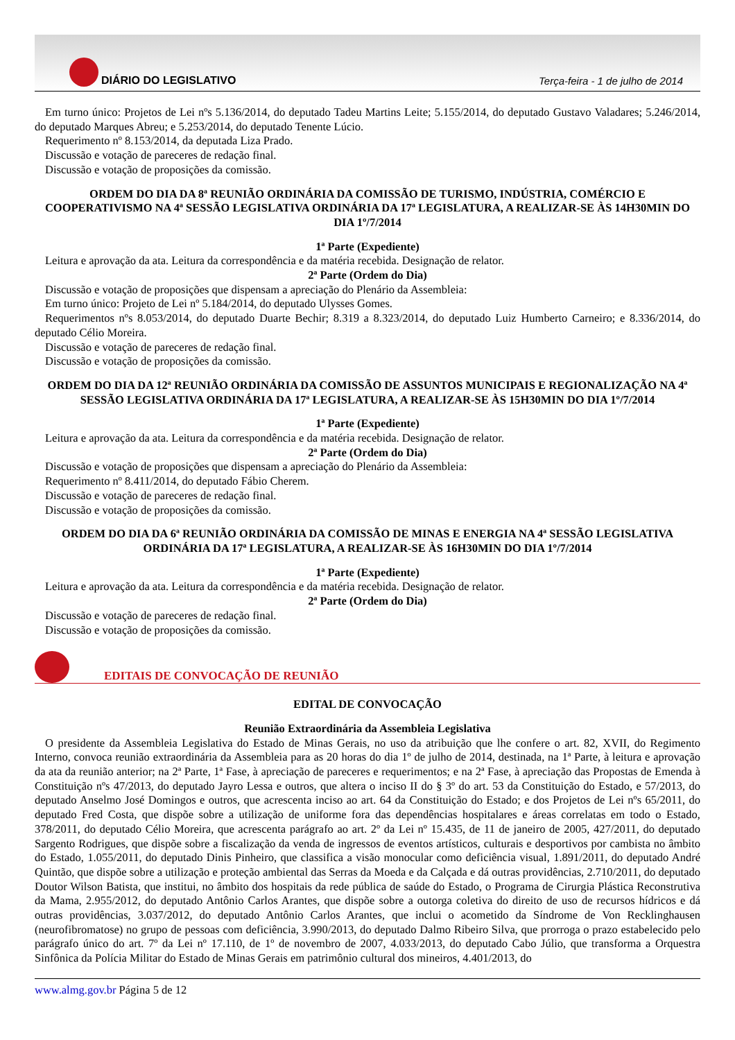DIÁRIO DO LEGISLATIVO
Terça-feira - 1 de julho de 2014
Em turno único: Projetos de Lei nºs 5.136/2014, do deputado Tadeu Martins Leite; 5.155/2014, do deputado Gustavo Valadares; 5.246/2014, do deputado Marques Abreu; e 5.253/2014, do deputado Tenente Lúcio.
Requerimento nº 8.153/2014, da deputada Liza Prado.
Discussão e votação de pareceres de redação final.
Discussão e votação de proposições da comissão.
ORDEM DO DIA DA 8ª REUNIÃO ORDINÁRIA DA COMISSÃO DE TURISMO, INDÚSTRIA, COMÉRCIO E COOPERATIVISMO NA 4ª SESSÃO LEGISLATIVA ORDINÁRIA DA 17ª LEGISLATURA, A REALIZAR-SE ÀS 14H30MIN DO DIA 1º/7/2014
1ª Parte (Expediente)
Leitura e aprovação da ata. Leitura da correspondência e da matéria recebida. Designação de relator.
2ª Parte (Ordem do Dia)
Discussão e votação de proposições que dispensam a apreciação do Plenário da Assembleia:
Em turno único: Projeto de Lei nº 5.184/2014, do deputado Ulysses Gomes.
Requerimentos nºs 8.053/2014, do deputado Duarte Bechir; 8.319 a 8.323/2014, do deputado Luiz Humberto Carneiro; e 8.336/2014, do deputado Célio Moreira.
Discussão e votação de pareceres de redação final.
Discussão e votação de proposições da comissão.
ORDEM DO DIA DA 12ª REUNIÃO ORDINÁRIA DA COMISSÃO DE ASSUNTOS MUNICIPAIS E REGIONALIZAÇÃO NA 4ª SESSÃO LEGISLATIVA ORDINÁRIA DA 17ª LEGISLATURA, A REALIZAR-SE ÀS 15H30MIN DO DIA 1º/7/2014
1ª Parte (Expediente)
Leitura e aprovação da ata. Leitura da correspondência e da matéria recebida. Designação de relator.
2ª Parte (Ordem do Dia)
Discussão e votação de proposições que dispensam a apreciação do Plenário da Assembleia:
Requerimento nº 8.411/2014, do deputado Fábio Cherem.
Discussão e votação de pareceres de redação final.
Discussão e votação de proposições da comissão.
ORDEM DO DIA DA 6ª REUNIÃO ORDINÁRIA DA COMISSÃO DE MINAS E ENERGIA NA 4ª SESSÃO LEGISLATIVA ORDINÁRIA DA 17ª LEGISLATURA, A REALIZAR-SE ÀS 16H30MIN DO DIA 1º/7/2014
1ª Parte (Expediente)
Leitura e aprovação da ata. Leitura da correspondência e da matéria recebida. Designação de relator.
2ª Parte (Ordem do Dia)
Discussão e votação de pareceres de redação final.
Discussão e votação de proposições da comissão.
EDITAIS DE CONVOCAÇÃO DE REUNIÃO
EDITAL DE CONVOCAÇÃO
Reunião Extraordinária da Assembleia Legislativa
O presidente da Assembleia Legislativa do Estado de Minas Gerais, no uso da atribuição que lhe confere o art. 82, XVII, do Regimento Interno, convoca reunião extraordinária da Assembleia para as 20 horas do dia 1º de julho de 2014, destinada, na 1ª Parte, à leitura e aprovação da ata da reunião anterior; na 2ª Parte, 1ª Fase, à apreciação de pareceres e requerimentos; e na 2ª Fase, à apreciação das Propostas de Emenda à Constituição nºs 47/2013, do deputado Jayro Lessa e outros, que altera o inciso II do § 3º do art. 53 da Constituição do Estado, e 57/2013, do deputado Anselmo José Domingos e outros, que acrescenta inciso ao art. 64 da Constituição do Estado; e dos Projetos de Lei nºs 65/2011, do deputado Fred Costa, que dispõe sobre a utilização de uniforme fora das dependências hospitalares e áreas correlatas em todo o Estado, 378/2011, do deputado Célio Moreira, que acrescenta parágrafo ao art. 2º da Lei nº 15.435, de 11 de janeiro de 2005, 427/2011, do deputado Sargento Rodrigues, que dispõe sobre a fiscalização da venda de ingressos de eventos artísticos, culturais e desportivos por cambista no âmbito do Estado, 1.055/2011, do deputado Dinis Pinheiro, que classifica a visão monocular como deficiência visual, 1.891/2011, do deputado André Quintão, que dispõe sobre a utilização e proteção ambiental das Serras da Moeda e da Calçada e dá outras providências, 2.710/2011, do deputado Doutor Wilson Batista, que institui, no âmbito dos hospitais da rede pública de saúde do Estado, o Programa de Cirurgia Plástica Reconstrutiva da Mama, 2.955/2012, do deputado Antônio Carlos Arantes, que dispõe sobre a outorga coletiva do direito de uso de recursos hídricos e dá outras providências, 3.037/2012, do deputado Antônio Carlos Arantes, que inclui o acometido da Síndrome de Von Recklinghausen (neurofibromatose) no grupo de pessoas com deficiência, 3.990/2013, do deputado Dalmo Ribeiro Silva, que prorroga o prazo estabelecido pelo parágrafo único do art. 7º da Lei nº 17.110, de 1º de novembro de 2007, 4.033/2013, do deputado Cabo Júlio, que transforma a Orquestra Sinfônica da Polícia Militar do Estado de Minas Gerais em patrimônio cultural dos mineiros, 4.401/2013, do
www.almg.gov.br Página 5 de 12